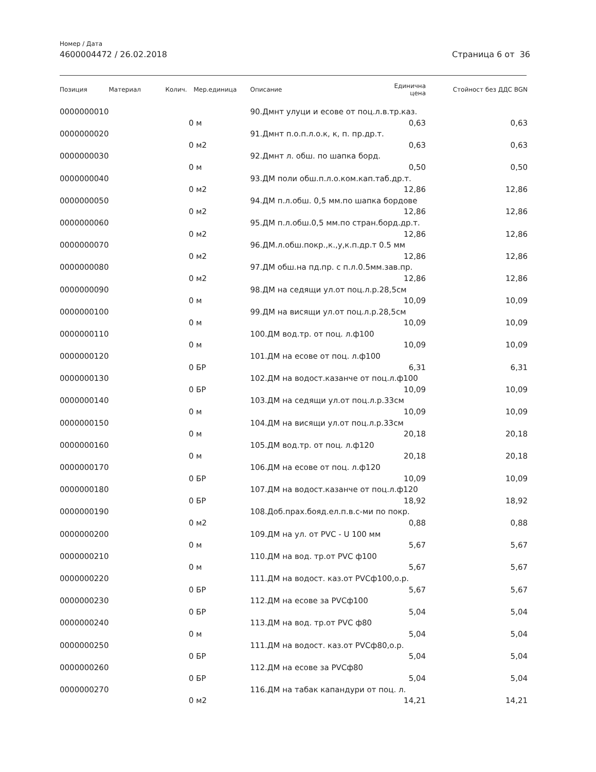Номер / Дата
4600004472 / 26.02.2018 Страница 6 от 36
| Позиция | Материал | Колич. | Мер.единица | Описание | Единична цена | Стойност без ДДС BGN |
| --- | --- | --- | --- | --- | --- | --- |
| 0000000010 | | | | 90.Дмнт улуци и есове от поц.л.в.тр.каз. | | |
| | | 0 | м | | 0,63 | 0,63 |
| 0000000020 | | | | 91.Дмнт п.о.п.л.о.к, к, п. пр.др.т. | | |
| | | 0 | м2 | | 0,63 | 0,63 |
| 0000000030 | | | | 92.Дмнт л. обш. по шапка борд. | | |
| | | 0 | м | | 0,50 | 0,50 |
| 0000000040 | | | | 93.ДМ поли обш.п.л.о.ком.кап.таб.др.т. | | |
| | | 0 | м2 | | 12,86 | 12,86 |
| 0000000050 | | | | 94.ДМ п.л.обш. 0,5 мм.по шапка бордове | | |
| | | 0 | м2 | | 12,86 | 12,86 |
| 0000000060 | | | | 95.ДМ п.л.обш.0,5 мм.по стран.борд.др.т. | | |
| | | 0 | м2 | | 12,86 | 12,86 |
| 0000000070 | | | | 96.ДМ.л.обш.покр.,к.,у,к.п.др.т 0.5 мм | | |
| | | 0 | м2 | | 12,86 | 12,86 |
| 0000000080 | | | | 97.ДМ обш.на пд.пр. с п.л.0.5мм.зав.пр. | | |
| | | 0 | м2 | | 12,86 | 12,86 |
| 0000000090 | | | | 98.ДМ на седящи ул.от поц.л.р.28,5см | | |
| | | 0 | м | | 10,09 | 10,09 |
| 0000000100 | | | | 99.ДМ на висящи ул.от поц.л.р.28,5см | | |
| | | 0 | м | | 10,09 | 10,09 |
| 0000000110 | | | | 100.ДМ вод.тр. от поц. л.ф100 | | |
| | | 0 | м | | 10,09 | 10,09 |
| 0000000120 | | | | 101.ДМ на есове от поц. л.ф100 | | |
| | | 0 | БР | | 6,31 | 6,31 |
| 0000000130 | | | | 102.ДМ на водост.казанче от поц.л.ф100 | | |
| | | 0 | БР | | 10,09 | 10,09 |
| 0000000140 | | | | 103.ДМ на седящи ул.от поц.л.р.33см | | |
| | | 0 | м | | 10,09 | 10,09 |
| 0000000150 | | | | 104.ДМ на висящи ул.от поц.л.р.33см | | |
| | | 0 | м | | 20,18 | 20,18 |
| 0000000160 | | | | 105.ДМ вод.тр. от поц. л.ф120 | | |
| | | 0 | м | | 20,18 | 20,18 |
| 0000000170 | | | | 106.ДМ на есове от поц. л.ф120 | | |
| | | 0 | БР | | 10,09 | 10,09 |
| 0000000180 | | | | 107.ДМ на водост.казанче от поц.л.ф120 | | |
| | | 0 | БР | | 18,92 | 18,92 |
| 0000000190 | | | | 108.Доб.прах.бояд.ел.п.в.с-ми по покр. | | |
| | | 0 | м2 | | 0,88 | 0,88 |
| 0000000200 | | | | 109.ДМ на ул. от PVC - U 100 мм | | |
| | | 0 | м | | 5,67 | 5,67 |
| 0000000210 | | | | 110.ДМ на вод. тр.от PVC ф100 | | |
| | | 0 | м | | 5,67 | 5,67 |
| 0000000220 | | | | 111.ДМ на водост. каз.от PVCф100,о.р. | | |
| | | 0 | БР | | 5,67 | 5,67 |
| 0000000230 | | | | 112.ДМ на есове за PVCф100 | | |
| | | 0 | БР | | 5,04 | 5,04 |
| 0000000240 | | | | 113.ДМ на вод. тр.от PVC ф80 | | |
| | | 0 | м | | 5,04 | 5,04 |
| 0000000250 | | | | 111.ДМ на водост. каз.от PVCф80,о.р. | | |
| | | 0 | БР | | 5,04 | 5,04 |
| 0000000260 | | | | 112.ДМ на есове за PVCф80 | | |
| | | 0 | БР | | 5,04 | 5,04 |
| 0000000270 | | | | 116.ДМ на табак капандури от поц. л. | | |
| | | 0 | м2 | | 14,21 | 14,21 |